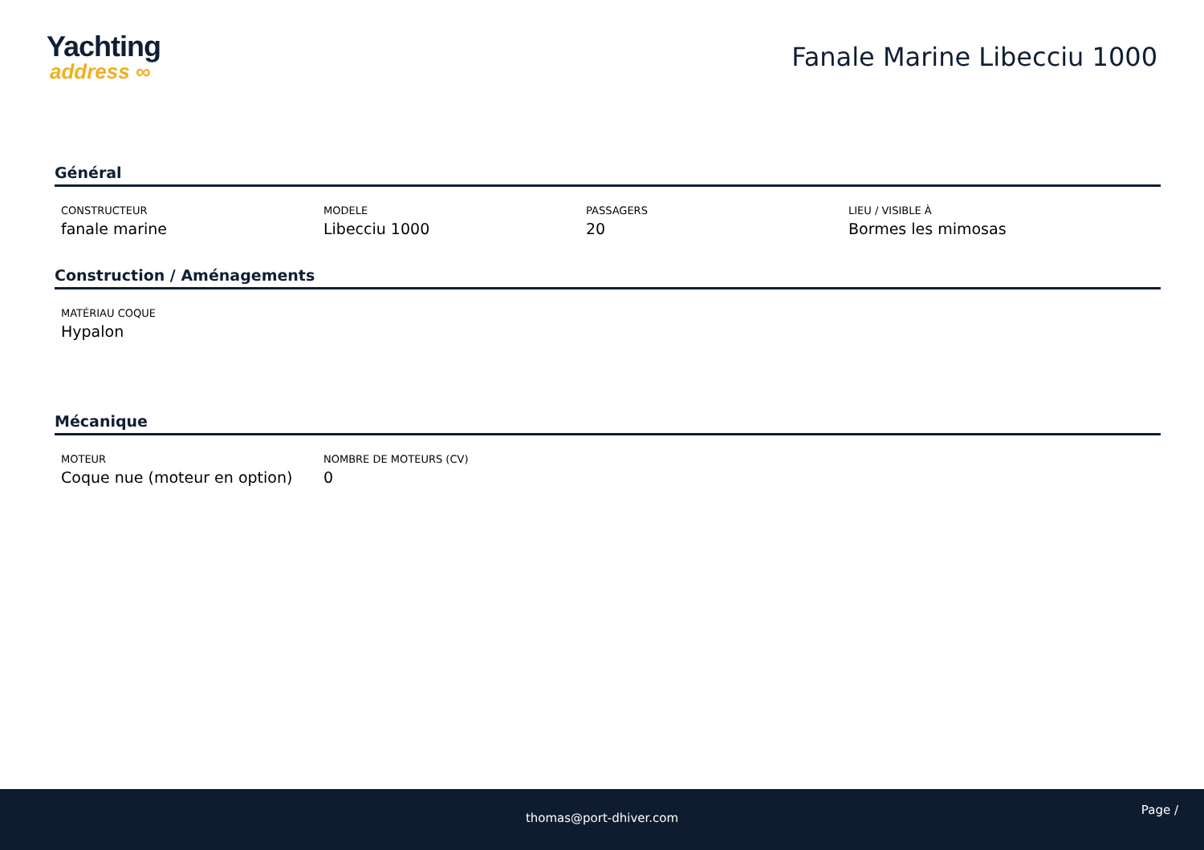Yachting
address ∞
Fanale Marine Libecciu 1000
Général
CONSTRUCTEUR
fanale marine
MODELE
Libecciu 1000
PASSAGERS
20
LIEU / VISIBLE À
Bormes les mimosas
Construction / Aménagements
MATÉRIAU COQUE
Hypalon
Mécanique
MOTEUR
Coque nue (moteur en option)
NOMBRE DE MOTEURS (CV)
0
thomas@port-dhiver.com
Page /